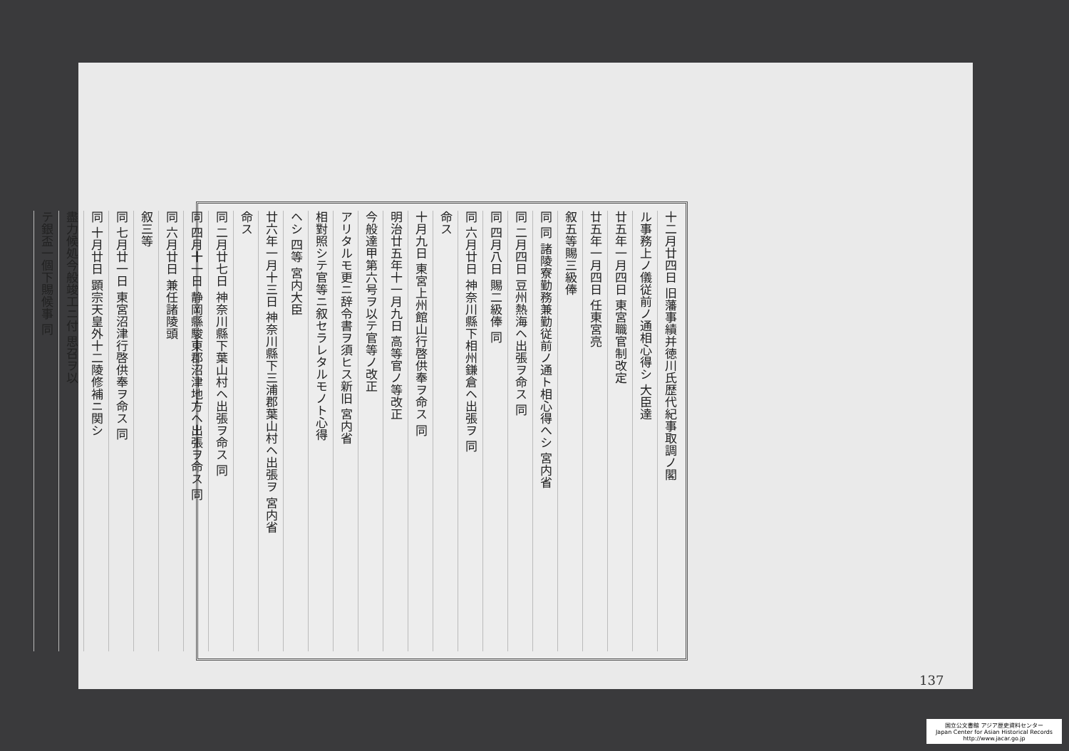十二月廿四日 旧藩事績并徳川氏歴代紀事取調ノ閣
ル事務上ノ儀従前ノ通相心得シ 大臣達
廿五年一月四日 東宮職官制改定
廿五年一月四日 任東宮亮
叙五等賜三級俸
同 同 諸陵寮勤務兼勤従前ノ通ト相心得へシ 宮内省
同 二月四日 豆州熱海ヘ出張ヲ命ス 同
同 四月八日 賜二級俸 同
同 六月廿日 神奈川縣下相州鎌倉ヘ出張ヲ 同
命ス
十月九日 東宮上州館山行啓供奉ヲ命ス 同
明治廿五年十一月九日 高等官ノ等改正
今般達甲第六号ヲ以テ官等ノ改正
アリタルモ更ニ辞令書ヲ須ヒス新旧 宮内省
相對照シテ官等ニ叙セラレタルモノト心得
ヘシ 四等 宮内大臣
廿六年一月十三日 神奈川縣下三浦郡葉山村ヘ出張ヲ 宮内省
命ス
同 二月廿七日 神奈川縣下葉山村ヘ出張ヲ命ス 同
同 四月十一日 静岡縣駿東郡沼津地方ヘ出張ヲ命ス 同
同 六月廿日 兼任諸陵頭
叙三等
同 七月廿一日 東宮沼津行啓供奉ヲ命ス 同
同 十月廿日 顕宗天皇外十二陵修補ニ関シ
盡力候処今般竣工ニ付 思召ヲ以
テ銀盃一個下賜候事 同
137
国立公文書館 アジア歴史資料センター
Japan Center for Asian Historical Records
http://www.jacar.go.jp